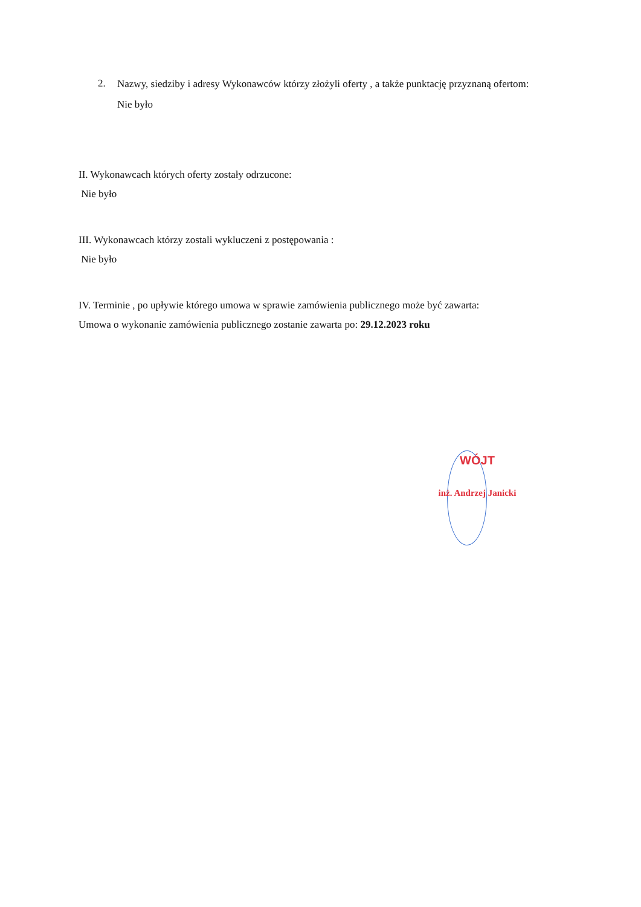2.
Nazwy, siedziby i adresy Wykonawców którzy złożyli oferty , a także punktację przyznaną ofertom:
Nie było
II. Wykonawcach których oferty zostały odrzucone:
Nie było
III. Wykonawcach którzy zostali wykluczeni z postępowania :
Nie było
IV. Terminie , po upływie którego umowa w sprawie zamówienia publicznego może być zawarta:
Umowa o wykonanie zamówienia publicznego zostanie zawarta po: 29.12.2023 roku
WÓJT
inż. Andrzej Janicki